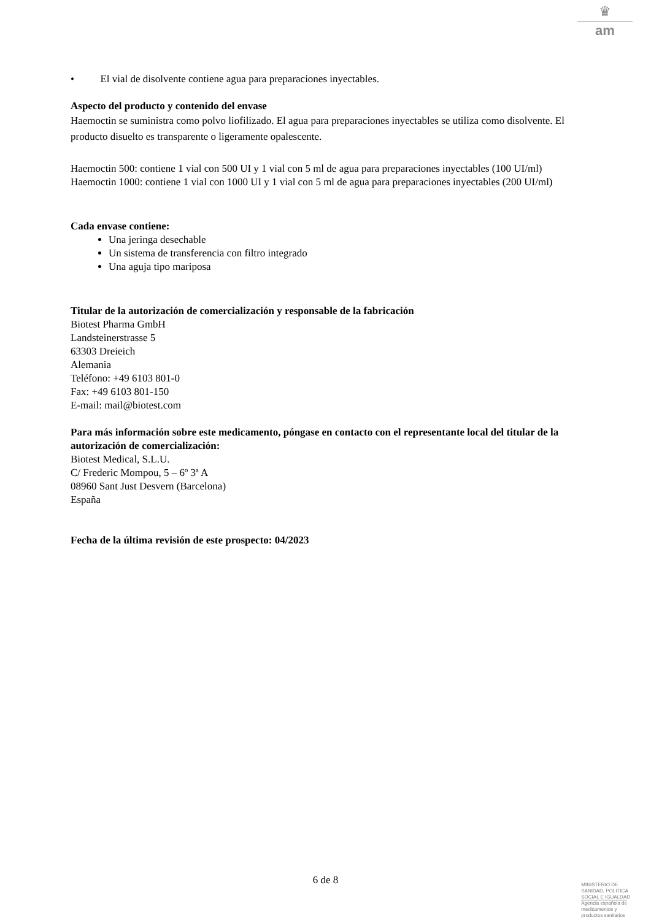♛
am
• El vial de disolvente contiene agua para preparaciones inyectables.
Aspecto del producto y contenido del envase
Haemoctin se suministra como polvo liofilizado. El agua para preparaciones inyectables se utiliza como disolvente. El producto disuelto es transparente o ligeramente opalescente.
Haemoctin 500: contiene 1 vial con 500 UI y 1 vial con 5 ml de agua para preparaciones inyectables (100 UI/ml)
Haemoctin 1000: contiene 1 vial con 1000 UI y 1 vial con 5 ml de agua para preparaciones inyectables (200 UI/ml)
Cada envase contiene:
Una jeringa desechable
Un sistema de transferencia con filtro integrado
Una aguja tipo mariposa
Titular de la autorización de comercialización y responsable de la fabricación
Biotest Pharma GmbH
Landsteinerstrasse 5
63303 Dreieich
Alemania
Teléfono: +49 6103 801-0
Fax: +49 6103 801-150
E-mail: mail@biotest.com
Para más información sobre este medicamento, póngase en contacto con el representante local del titular de la autorización de comercialización:
Biotest Medical, S.L.U.
C/ Frederic Mompou, 5 – 6º 3ª A
08960 Sant Just Desvern (Barcelona)
España
Fecha de la última revisión de este prospecto: 04/2023
6 de 8
MINISTERIO DE
SANIDAD, POLITICA
SOCIAL E IGUALDAD
Agencia española de
medicamentos y
productos sanitarios